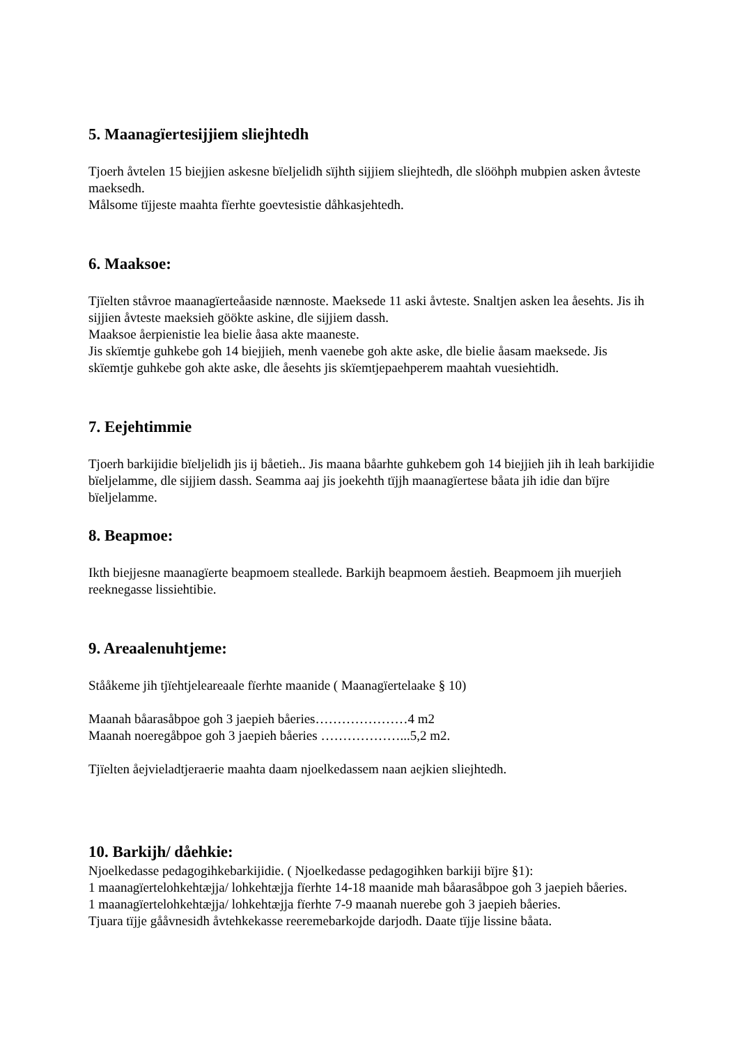5. Maanagïertesijjiem sliejhtedh
Tjoerh åvtelen 15 biejjien askesne bïeljelidh sïjhth sijjiem sliejhtedh, dle slööhph mubpien asken åvteste maeksedh.
Målsome tïjjeste maahta fïerhte goevtesistie dåhkasjehtedh.
6. Maaksoe:
Tjïelten ståvroe maanagïerteåaside nænnoste. Maeksede 11 aski åvteste. Snaltjen asken lea åesehts. Jis ih sijjien åvteste maeksieh göökte askine, dle sijjiem dassh.
Maaksoe åerpienistie lea bielie åasa akte maaneste.
Jis skïemtje guhkebe goh 14 biejjieh, menh vaenebe goh akte aske, dle bielie åasam maeksede. Jis skïemtje guhkebe goh akte aske, dle åesehts jis skïemtjepaehperem maahtah vuesiehtidh.
7. Eejehtimmie
Tjoerh barkijidie bïeljelidh jis ij båetieh.. Jis maana båarhte guhkebem goh 14 biejjieh jih ih leah barkijidie bïeljelamme, dle sijjiem dassh. Seamma aaj jis joekehth tïjjh maanagïertese båata jih idie dan bïjre bïeljelamme.
8. Beapmoe:
Ikth biejjesne maanagïerte beapmoem steallede. Barkijh beapmoem åestieh. Beapmoem jih muerjieh reeknegasse lissiehtibie.
9. Areaalenuhtjeme:
Stååkeme jih tjïehtjeleareaale fïerhte maanide ( Maanagïertelaake § 10)
Maanah båarasåbpoe goh 3 jaepieh båeries…………………4 m2
Maanah noeregåbpoe goh 3 jaepieh båeries ………………...5,2 m2.
Tjïelten åejvieladtjeraerie maahta daam njoelkedassem naan aejkien sliejhtedh.
10. Barkijh/ dåehkie:
Njoelkedasse pedagogihkebarkijidie. ( Njoelkedasse pedagogihken barkiji bïjre §1):
1 maanagïertelohkehtæjja/ lohkehtæjja fïerhte 14-18 maanide mah båarasåbpoe goh 3 jaepieh båeries.
1 maanagïertelohkehtæjja/ lohkehtæjja fïerhte 7-9 maanah nuerebe goh 3 jaepieh båeries.
Tjuara tïjje gååvnesidh åvtehkekasse reeremebarkojde darjodh. Daate tïjje lissine båata.